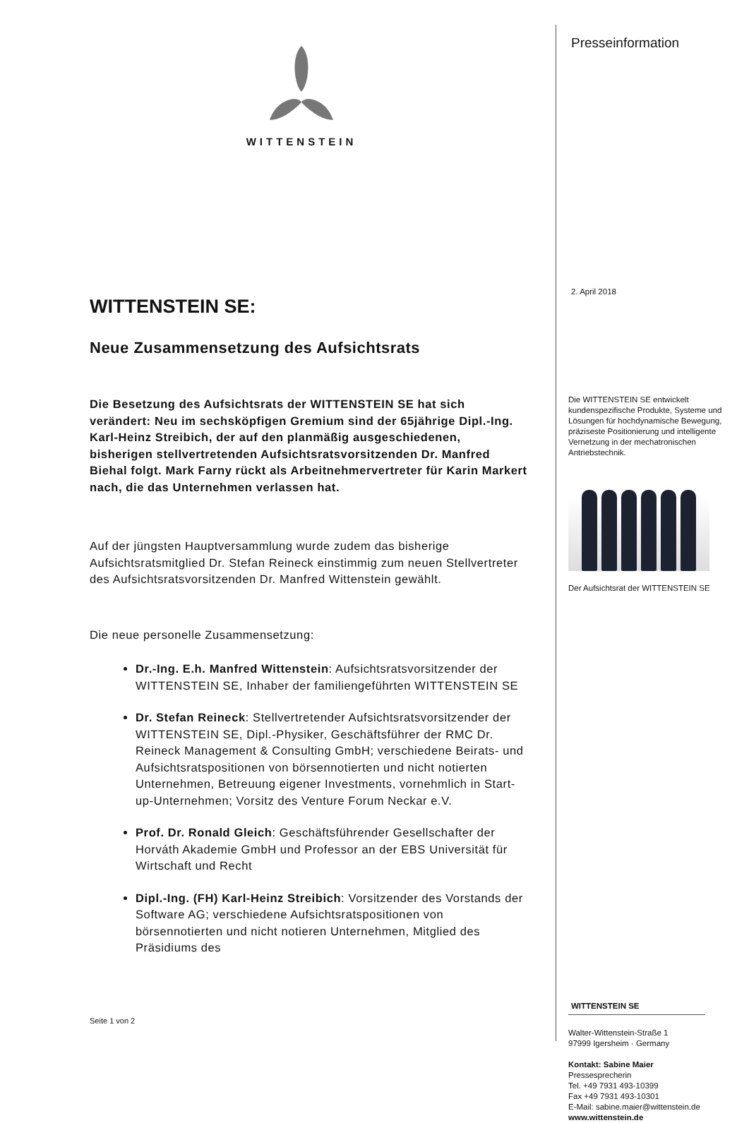WITTENSTEIN
WITTENSTEIN SE:
Neue Zusammensetzung des Aufsichtsrats
Die Besetzung des Aufsichtsrats der WITTENSTEIN SE hat sich verändert: Neu im sechsköpfigen Gremium sind der 65jährige Dipl.-Ing. Karl-Heinz Streibich, der auf den planmäßig ausgeschiedenen, bisherigen stellvertretenden Aufsichtsratsvorsitzenden Dr. Manfred Biehal folgt. Mark Farny rückt als Arbeitnehmervertreter für Karin Markert nach, die das Unternehmen verlassen hat.
Auf der jüngsten Hauptversammlung wurde zudem das bisherige Aufsichtsratsmitglied Dr. Stefan Reineck einstimmig zum neuen Stellvertreter des Aufsichtsratsvorsitzenden Dr. Manfred Wittenstein gewählt.
Die neue personelle Zusammensetzung:
Dr.-Ing. E.h. Manfred Wittenstein: Aufsichtsratsvorsitzender der WITTENSTEIN SE, Inhaber der familiengeführten WITTENSTEIN SE
Dr. Stefan Reineck: Stellvertretender Aufsichtsratsvorsitzender der WITTENSTEIN SE, Dipl.-Physiker, Geschäftsführer der RMC Dr. Reineck Management & Consulting GmbH; verschiedene Beirats- und Aufsichtsratspositionen von börsennotierten und nicht notierten Unternehmen, Betreuung eigener Investments, vornehmlich in Start-up-Unternehmen; Vorsitz des Venture Forum Neckar e.V.
Prof. Dr. Ronald Gleich: Geschäftsführender Gesellschafter der Horváth Akademie GmbH und Professor an der EBS Universität für Wirtschaft und Recht
Dipl.-Ing. (FH) Karl-Heinz Streibich: Vorsitzender des Vorstands der Software AG; verschiedene Aufsichtsratspositionen von börsennotierten und nicht notieren Unternehmen, Mitglied des Präsidiums des
Seite 1 von 2
Presseinformation
2. April 2018
Die WITTENSTEIN SE entwickelt kundenspezifische Produkte, Systeme und Lösungen für hochdynamische Bewegung, präziseste Positionierung und intelligente Vernetzung in der mechatronischen Antriebstechnik.
Der Aufsichtsrat der WITTENSTEIN SE
WITTENSTEIN SE
Walter-Wittenstein-Straße 1
97999 Igersheim · Germany
Kontakt: Sabine Maier
Pressesprecherin
Tel. +49 7931 493-10399
Fax +49 7931 493-10301
E-Mail: sabine.maier@wittenstein.de
www.wittenstein.de